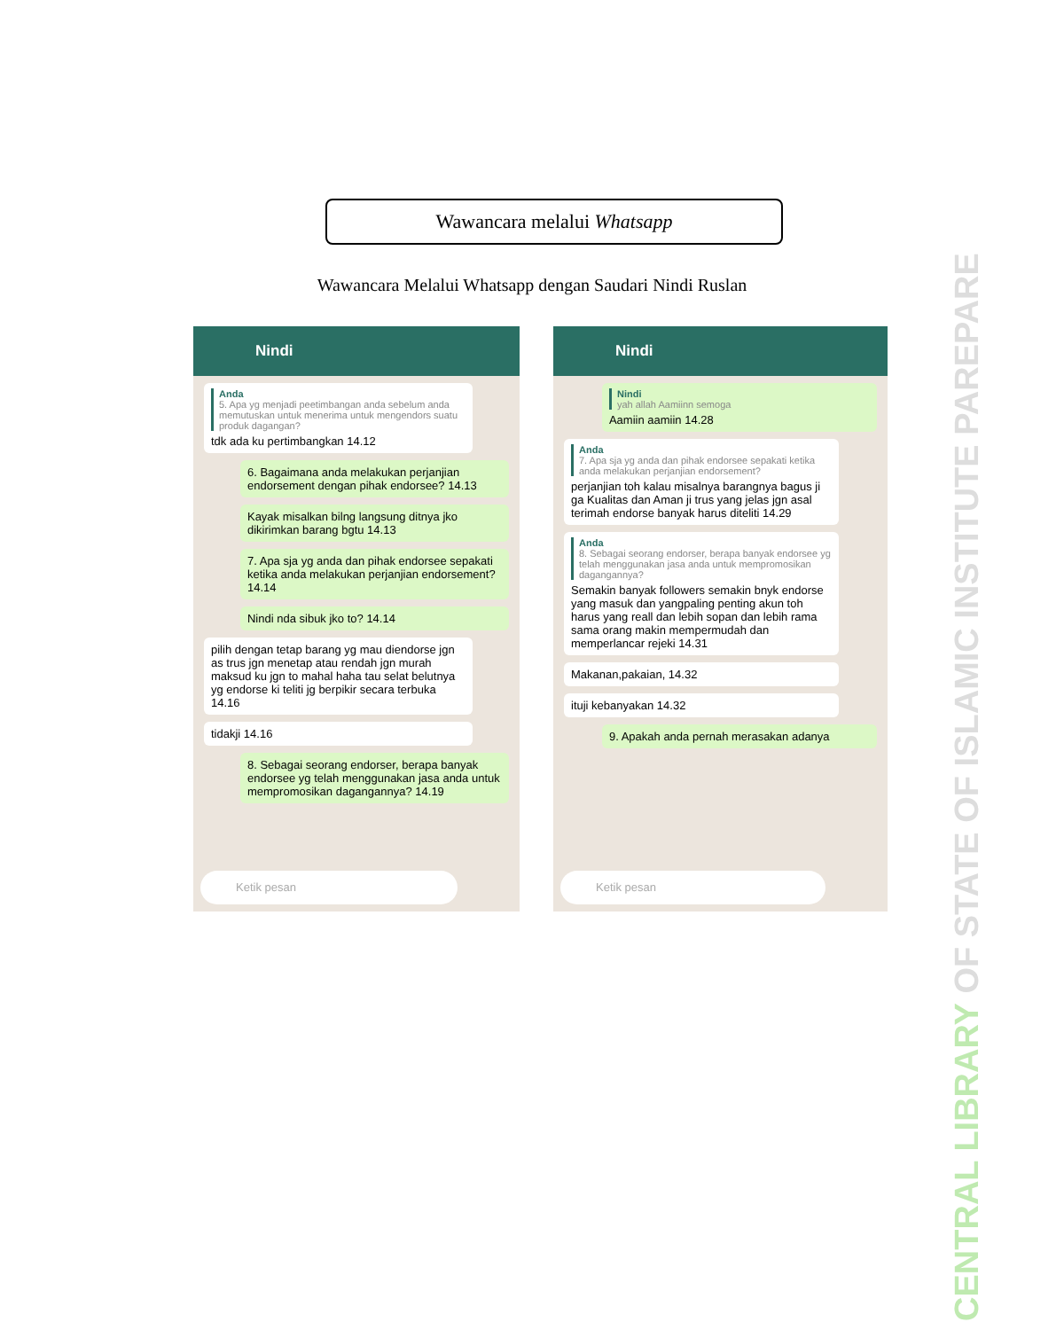Wawancara melalui Whatsapp
Wawancara Melalui Whatsapp dengan Saudari Nindi Ruslan
Nindi
Anda
5. Apa yg menjadi peetimbangan anda sebelum anda memutuskan untuk menerima untuk mengendors suatu produk dagangan?
tdk ada ku pertimbangkan 14.12
6. Bagaimana anda melakukan perjanjian endorsement dengan pihak endorsee? 14.13
Kayak misalkan bilng langsung ditnya jko dikirimkan barang bgtu 14.13
7. Apa sja yg anda dan pihak endorsee sepakati ketika anda melakukan perjanjian endorsement? 14.14
Nindi nda sibuk jko to? 14.14
pilih dengan tetap barang yg mau diendorse jgn as trus jgn menetap atau rendah jgn murah maksud ku jgn to mahal haha tau selat belutnya yg endorse ki teliti jg berpikir secara terbuka 14.16
tidakji 14.16
8. Sebagai seorang endorser, berapa banyak endorsee yg telah menggunakan jasa anda untuk mempromosikan dagangannya? 14.19
Ketik pesan
Nindi
Nindi
yah allah Aamiinn semoga
Aamiin aamiin 14.28
Anda
7. Apa sja yg anda dan pihak endorsee sepakati ketika anda melakukan perjanjian endorsement?
perjanjian toh kalau misalnya barangnya bagus ji ga Kualitas dan Aman ji trus yang jelas jgn asal terimah endorse banyak harus diteliti 14.29
Anda
8. Sebagai seorang endorser, berapa banyak endorsee yg telah menggunakan jasa anda untuk mempromosikan dagangannya?
Semakin banyak followers semakin bnyk endorse yang masuk dan yangpaling penting akun toh harus yang reall dan lebih sopan dan lebih rama sama orang makin mempermudah dan memperlancar rejeki 14.31
Makanan,pakaian, 14.32
ituji kebanyakan 14.32
9. Apakah anda pernah merasakan adanya
Ketik pesan
CENTRAL LIBRARY OF STATE OF ISLAMIC INSTITUTE PAREPARE